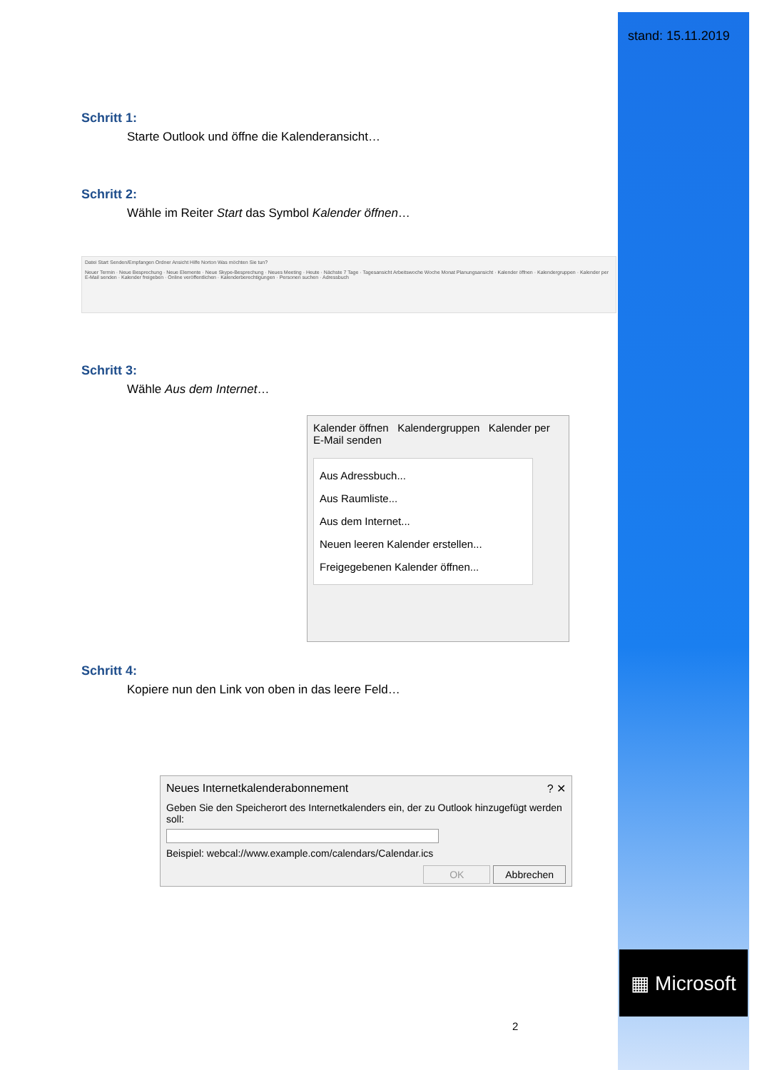stand: 15.11.2019
▦ Microsoft
Schritt 1:
Starte Outlook und öffne die Kalenderansicht…
Schritt 2:
Wähle im Reiter Start das Symbol Kalender öffnen…
Datei Start Senden/Empfangen Ordner Ansicht Hilfe Norton Was möchten Sie tun?
Neuer Termin · Neue Besprechung · Neue Elemente · Neue Skype-Besprechung · Neues Meeting · Heute · Nächste 7 Tage · Tagesansicht Arbeitswoche Woche Monat Planungsansicht · Kalender öffnen · Kalendergruppen · Kalender per E-Mail senden · Kalender freigeben · Online veröffentlichen · Kalenderberechtigungen · Personen suchen · Adressbuch
Schritt 3:
Wähle Aus dem Internet…
Kalender öffnen Kalendergruppen Kalender per E-Mail senden
Aus Adressbuch...
Aus Raumliste...
Aus dem Internet...
Neuen leeren Kalender erstellen...
Freigegebenen Kalender öffnen...
Schritt 4:
Kopiere nun den Link von oben in das leere Feld…
Neues Internetkalenderabonnement ? ✕
Geben Sie den Speicherort des Internetkalenders ein, der zu Outlook hinzugefügt werden soll:
Beispiel: webcal://www.example.com/calendars/Calendar.ics
OK Abbrechen
2